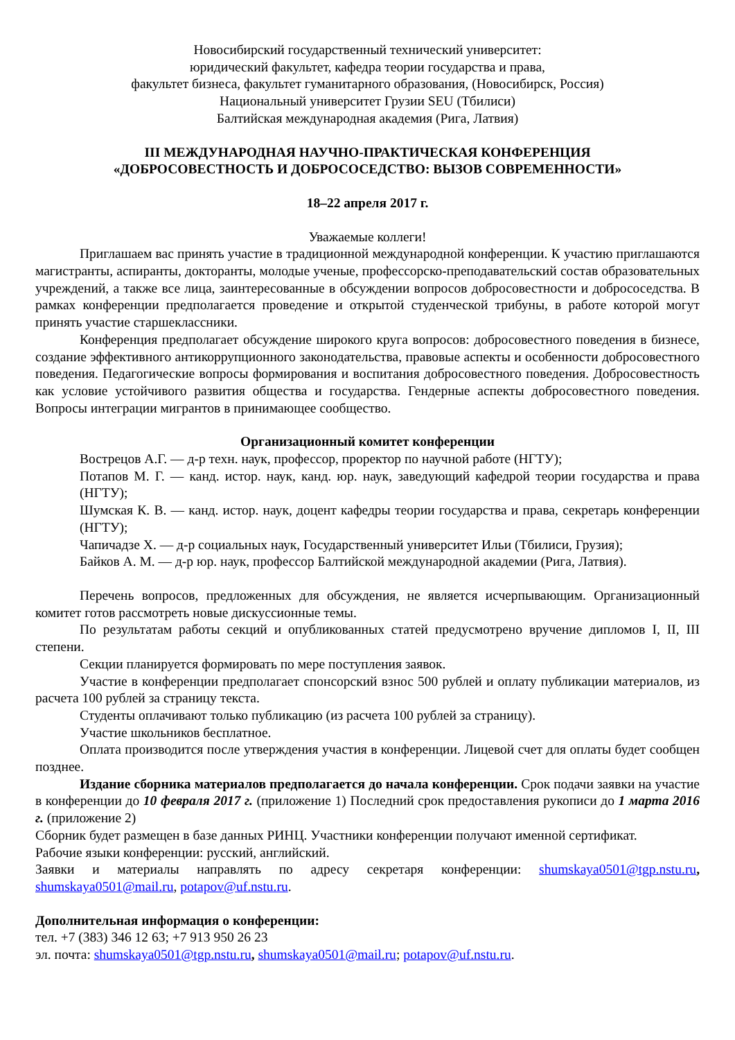Новосибирский государственный технический университет:
юридический факультет, кафедра теории государства и права,
факультет бизнеса, факультет гуманитарного образования, (Новосибирск, Россия)
Национальный университет Грузии SEU (Тбилиси)
Балтийская международная академия (Рига, Латвия)
III МЕЖДУНАРОДНАЯ НАУЧНО-ПРАКТИЧЕСКАЯ КОНФЕРЕНЦИЯ
«ДОБРОСОВЕСТНОСТЬ И ДОБРОСОСЕДСТВО: ВЫЗОВ СОВРЕМЕННОСТИ»
18–22 апреля 2017 г.
Уважаемые коллеги!
Приглашаем вас принять участие в традиционной международной конференции. К участию приглашаются магистранты, аспиранты, докторанты, молодые ученые, профессорско-преподавательский состав образовательных учреждений, а также все лица, заинтересованные в обсуждении вопросов добросовестности и добрососедства. В рамках конференции предполагается проведение и открытой студенческой трибуны, в работе которой могут принять участие старшеклассники.
Конференция предполагает обсуждение широкого круга вопросов: добросовестного поведения в бизнесе, создание эффективного антикоррупционного законодательства, правовые аспекты и особенности добросовестного поведения. Педагогические вопросы формирования и воспитания добросовестного поведения. Добросовестность как условие устойчивого развития общества и государства. Гендерные аспекты добросовестного поведения. Вопросы интеграции мигрантов в принимающее сообщество.
Организационный комитет конференции
Вострецов А.Г. — д-р техн. наук, профессор, проректор по научной работе (НГТУ);
Потапов М. Г. — канд. истор. наук, канд. юр. наук, заведующий кафедрой теории государства и права (НГТУ);
Шумская К. В. — канд. истор. наук, доцент кафедры теории государства и права, секретарь конференции (НГТУ);
Чапичадзе Х. — д-р социальных наук, Государственный университет Ильи (Тбилиси, Грузия);
Байков А. М. — д-р юр. наук, профессор Балтийской международной академии (Рига, Латвия).
Перечень вопросов, предложенных для обсуждения, не является исчерпывающим. Организационный комитет готов рассмотреть новые дискуссионные темы.
По результатам работы секций и опубликованных статей предусмотрено вручение дипломов I, II, III степени.
Секции планируется формировать по мере поступления заявок.
Участие в конференции предполагает спонсорский взнос 500 рублей и оплату публикации материалов, из расчета 100 рублей за страницу текста.
Студенты оплачивают только публикацию (из расчета 100 рублей за страницу).
Участие школьников бесплатное.
Оплата производится после утверждения участия в конференции. Лицевой счет для оплаты будет сообщен позднее.
Издание сборника материалов предполагается до начала конференции. Срок подачи заявки на участие в конференции до 10 февраля 2017 г. (приложение 1) Последний срок предоставления рукописи до 1 марта 2016 г. (приложение 2)
Сборник будет размещен в базе данных РИНЦ. Участники конференции получают именной сертификат.
Рабочие языки конференции: русский, английский.
Заявки и материалы направлять по адресу секретаря конференции: shumskaya0501@tgp.nstu.ru, shumskaya0501@mail.ru, potapov@uf.nstu.ru.
Дополнительная информация о конференции:
тел. +7 (383) 346 12 63; +7 913 950 26 23
эл. почта: shumskaya0501@tgp.nstu.ru, shumskaya0501@mail.ru; potapov@uf.nstu.ru.